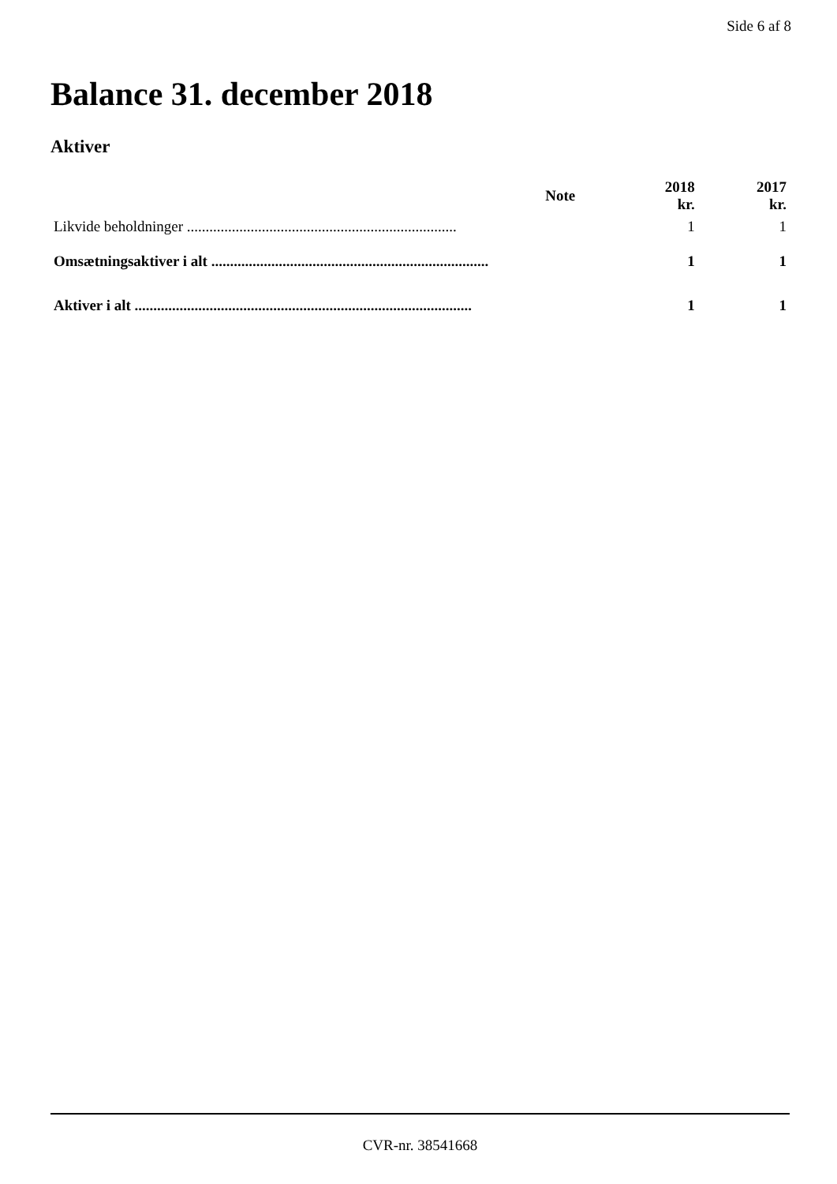Side 6 af 8
Balance 31. december 2018
Aktiver
| | Note | 2018 kr. | 2017 kr. |
| --- | --- | --- | --- |
| Likvide beholdninger ........................................................................ | | 1 | 1 |
| Omsætningsaktiver i alt .......................................................................... | | 1 | 1 |
| Aktiver i alt .......................................................................................... | | 1 | 1 |
CVR-nr. 38541668